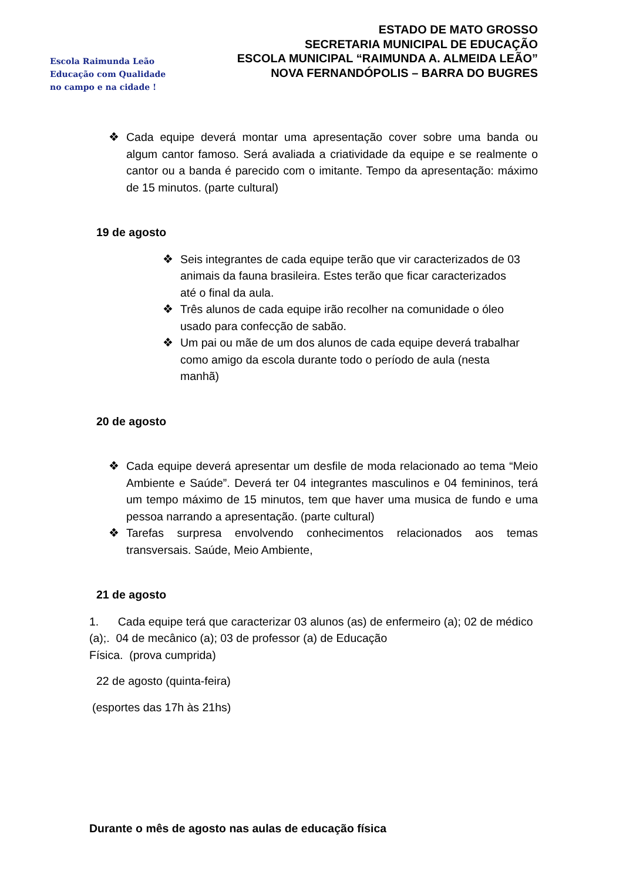Escola Raimunda Leão
Educação com Qualidade
no campo e na cidade !
ESTADO DE MATO GROSSO
SECRETARIA MUNICIPAL DE EDUCAÇÃO
ESCOLA MUNICIPAL “RAIMUNDA A. ALMEIDA LEÃO”
NOVA FERNANDÓPOLIS – BARRA DO BUGRES
❖ Cada equipe deverá montar uma apresentação cover sobre uma banda ou algum cantor famoso. Será avaliada a criatividade da equipe e se realmente o cantor ou a banda é parecido com o imitante. Tempo da apresentação: máximo de 15 minutos. (parte cultural)
19 de agosto
❖ Seis integrantes de cada equipe terão que vir caracterizados de 03 animais da fauna brasileira. Estes terão que ficar caracterizados até o final da aula.
❖ Três alunos de cada equipe irão recolher na comunidade o óleo usado para confecção de sabão.
❖ Um pai ou mãe de um dos alunos de cada equipe deverá trabalhar como amigo da escola durante todo o período de aula (nesta manhã)
20 de agosto
❖ Cada equipe deverá apresentar um desfile de moda relacionado ao tema “Meio Ambiente e Saúde”. Deverá ter 04 integrantes masculinos e 04 femininos, terá um tempo máximo de 15 minutos, tem que haver uma musica de fundo e uma pessoa narrando a apresentação. (parte cultural)
❖ Tarefas surpresa envolvendo conhecimentos relacionados aos temas transversais. Saúde, Meio Ambiente,
21 de agosto
1. Cada equipe terá que caracterizar 03 alunos (as) de enfermeiro (a); 02 de médico (a);. 04 de mecânico (a); 03 de professor (a) de Educação
Física. (prova cumprida)
22 de agosto (quinta-feira)
(esportes das 17h às 21hs)
Durante o mês de agosto nas aulas de educação física